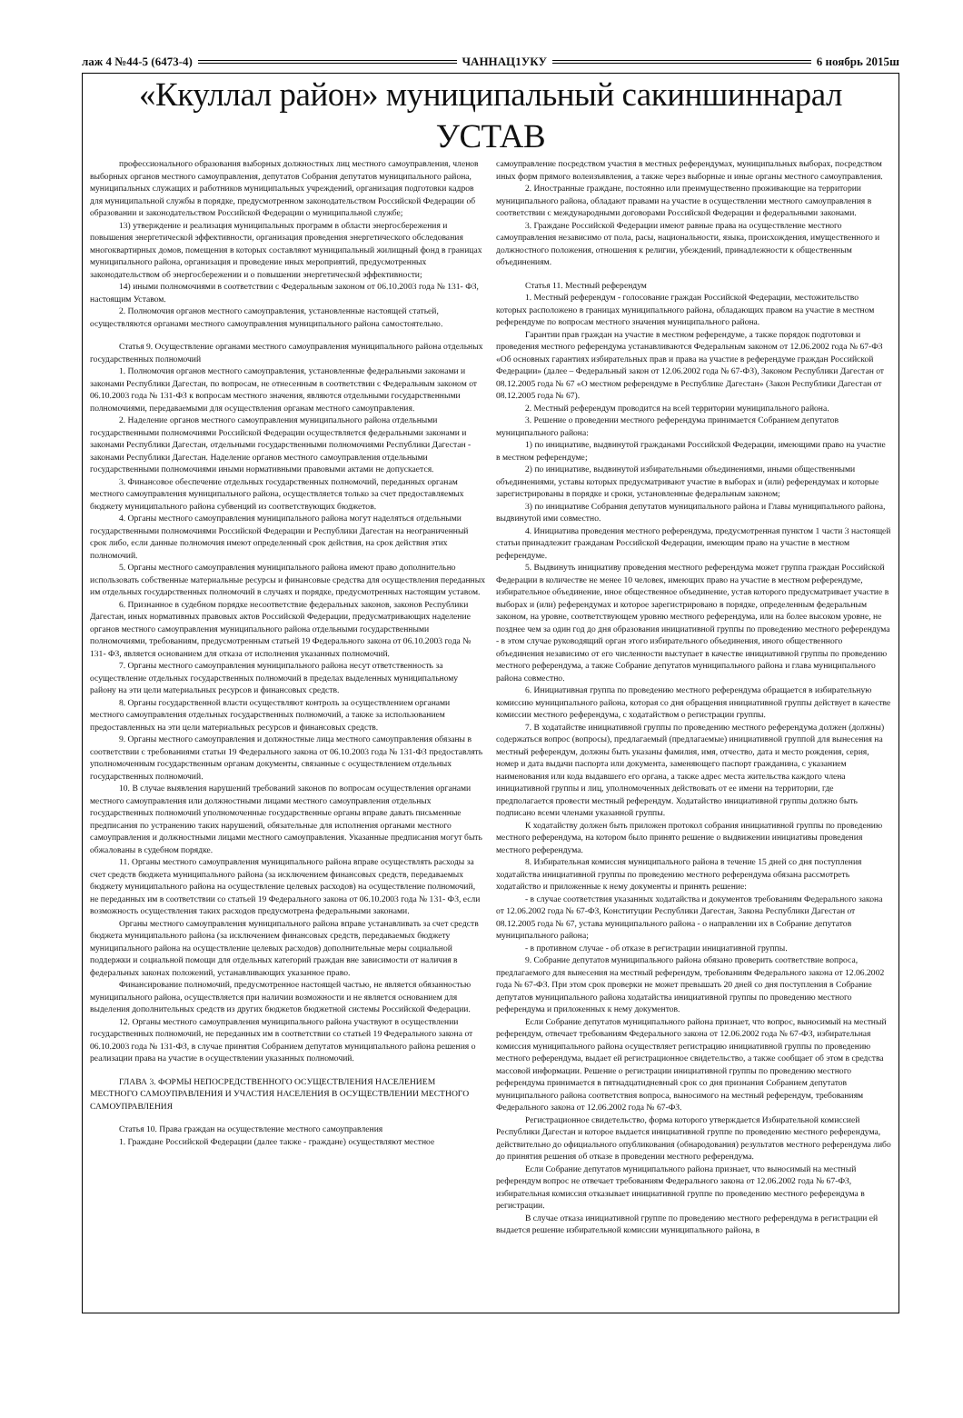лаж 4 №44-5 (6473-4) ЧАННАЦ1УКУ 6 ноябрь 2015ш
«Ккуллал район» муниципальный сакиншиннарал УСТАВ
профессионального образования выборных должностных лиц местного самоуправления, членов выборных органов местного самоуправления, депутатов Собрания депутатов муниципального района, муниципальных служащих и работников муниципальных учреждений, организация подготовки кадров для муниципальной службы в порядке, предусмотренном законодательством Российской Федерации об образовании и законодательством Российской Федерации о муниципальной службе;
13) утверждение и реализация муниципальных программ в области энергосбережения и повышения энергетической эффективности, организация проведения энергетического обследования многоквартирных домов, помещения в которых составляют муниципальный жилищный фонд в границах муниципального района, организация и проведение иных мероприятий, предусмотренных законодательством об энергосбережении и о повышении энергетической эффективности;
14) иными полномочиями в соответствии с Федеральным законом от 06.10.2003 года № 131- ФЗ, настоящим Уставом.
2. Полномочия органов местного самоуправления, установленные настоящей статьей, осуществляются органами местного самоуправления муниципального района самостоятельно.
Статья 9. Осуществление органами местного самоуправления муниципального района отдельных государственных полномочий
1. Полномочия органов местного самоуправления, установленные федеральными законами и законами Республики Дагестан, по вопросам, не отнесенным в соответствии с Федеральным законом от 06.10.2003 года № 131-ФЗ к вопросам местного значения, являются отдельными государственными полномочиями, передаваемыми для осуществления органам местного самоуправления.
2. Наделение органов местного самоуправления муниципального района отдельными государственными полномочиями Российской Федерации осуществляется федеральными законами и законами Республики Дагестан, отдельными государственными полномочиями Республики Дагестан - законами Республики Дагестан. Наделение органов местного самоуправления отдельными государственными полномочиями иными нормативными правовыми актами не допускается.
3. Финансовое обеспечение отдельных государственных полномочий, переданных органам местного самоуправления муниципального района, осуществляется только за счет предоставляемых бюджету муниципального района субвенций из соответствующих бюджетов.
4. Органы местного самоуправления муниципального района могут наделяться отдельными государственными полномочиями Российской Федерации и Республики Дагестан на неограниченный срок либо, если данные полномочия имеют определенный срок действия, на срок действия этих полномочий.
5. Органы местного самоуправления муниципального района имеют право дополнительно использовать собственные материальные ресурсы и финансовые средства для осуществления переданных им отдельных государственных полномочий в случаях и порядке, предусмотренных настоящим уставом.
6. Признанное в судебном порядке несоответствие федеральных законов, законов Республики Дагестан, иных нормативных правовых актов Российской Федерации, предусматривающих наделение органов местного самоуправления муниципального района отдельными государственными полномочиями, требованиям, предусмотренным статьей 19 Федерального закона от 06.10.2003 года № 131- ФЗ, является основанием для отказа от исполнения указанных полномочий.
7. Органы местного самоуправления муниципального района несут ответственность за осуществление отдельных государственных полномочий в пределах выделенных муниципальному району на эти цели материальных ресурсов и финансовых средств.
8. Органы государственной власти осуществляют контроль за осуществлением органами местного самоуправления отдельных государственных полномочий, а также за использованием предоставленных на эти цели материальных ресурсов и финансовых средств.
9. Органы местного самоуправления и должностные лица местного самоуправления обязаны в соответствии с требованиями статьи 19 Федерального закона от 06.10.2003 года № 131-ФЗ предоставлять уполномоченным государственным органам документы, связанные с осуществлением отдельных государственных полномочий.
10. В случае выявления нарушений требований законов по вопросам осуществления органами местного самоуправления или должностными лицами местного самоуправления отдельных государственных полномочий уполномоченные государственные органы вправе давать письменные предписания по устранению таких нарушений, обязательные для исполнения органами местного самоуправления и должностными лицами местного самоуправления. Указанные предписания могут быть обжалованы в судебном порядке.
11. Органы местного самоуправления муниципального района вправе осуществлять расходы за счет средств бюджета муниципального района (за исключением финансовых средств, передаваемых бюджету муниципального района на осуществление целевых расходов) на осуществление полномочий, не переданных им в соответствии со статьей 19 Федерального закона от 06.10.2003 года № 131- ФЗ, если возможность осуществления таких расходов предусмотрена федеральными законами.
Органы местного самоуправления муниципального района вправе устанавливать за счет средств бюджета муниципального района (за исключением финансовых средств, передаваемых бюджету муниципального района на осуществление целевых расходов) дополнительные меры социальной поддержки и социальной помощи для отдельных категорий граждан вне зависимости от наличия в федеральных законах положений, устанавливающих указанное право.
Финансирование полномочий, предусмотренное настоящей частью, не является обязанностью муниципального района, осуществляется при наличии возможности и не является основанием для выделения дополнительных средств из других бюджетов бюджетной системы Российской Федерации.
12. Органы местного самоуправления муниципального района участвуют в осуществлении государственных полномочий, не переданных им в соответствии со статьей 19 Федерального закона от 06.10.2003 года № 131-ФЗ, в случае принятия Собранием депутатов муниципального района решения о реализации права на участие в осуществлении указанных полномочий.
ГЛАВА 3. ФОРМЫ НЕПОСРЕДСТВЕННОГО ОСУЩЕСТВЛЕНИЯ НАСЕЛЕНИЕМ МЕСТНОГО САМОУПРАВЛЕНИЯ И УЧАСТИЯ НАСЕЛЕНИЯ В ОСУЩЕСТВЛЕНИИ МЕСТНОГО САМОУПРАВЛЕНИЯ
Статья 10. Права граждан на осуществление местного самоуправления
1. Граждане Российской Федерации (далее также - граждане) осуществляют местное
самоуправление посредством участия в местных референдумах, муниципальных выборах, посредством иных форм прямого волеизъявления, а также через выборные и иные органы местного самоуправления.
2. Иностранные граждане, постоянно или преимущественно проживающие на территории муниципального района, обладают правами на участие в осуществлении местного самоуправления в соответствии с международными договорами Российской Федерации и федеральными законами.
3. Граждане Российской Федерации имеют равные права на осуществление местного самоуправления независимо от пола, расы, национальности, языка, происхождения, имущественного и должностного положения, отношения к религии, убеждений, принадлежности к общественным объединениям.
Статья 11. Местный референдум
1. Местный референдум - голосование граждан Российской Федерации, местожительство которых расположено в границах муниципального района, обладающих правом на участие в местном референдуме по вопросам местного значения муниципального района.
Гарантии прав граждан на участие в местном референдуме, а также порядок подготовки и проведения местного референдума устанавливаются Федеральным законом от 12.06.2002 года № 67-ФЗ «Об основных гарантиях избирательных прав и права на участие в референдуме граждан Российской Федерации» (далее – Федеральный закон от 12.06.2002 года № 67-ФЗ), Законом Республики Дагестан от 08.12.2005 года № 67 «О местном референдуме в Республике Дагестан» (Закон Республики Дагестан от 08.12.2005 года № 67).
2. Местный референдум проводится на всей территории муниципального района.
3. Решение о проведении местного референдума принимается Собранием депутатов муниципального района:
1) по инициативе, выдвинутой гражданами Российской Федерации, имеющими право на участие в местном референдуме;
2) по инициативе, выдвинутой избирательными объединениями, иными общественными объединениями, уставы которых предусматривают участие в выборах и (или) референдумах и которые зарегистрированы в порядке и сроки, установленные федеральным законом;
3) по инициативе Собрания депутатов муниципального района и Главы муниципального района, выдвинутой ими совместно.
4. Инициатива проведения местного референдума, предусмотренная пунктом 1 части 3 настоящей статьи принадлежит гражданам Российской Федерации, имеющим право на участие в местном референдуме.
5. Выдвинуть инициативу проведения местного референдума может группа граждан Российской Федерации в количестве не менее 10 человек, имеющих право на участие в местном референдуме, избирательное объединение, иное общественное объединение, устав которого предусматривает участие в выборах и (или) референдумах и которое зарегистрировано в порядке, определенным федеральным законом, на уровне, соответствующем уровню местного референдума, или на более высоком уровне, не позднее чем за один год до дня образования инициативной группы по проведению местного референдума - в этом случае руководящий орган этого избирательного объединения, иного общественного объединения независимо от его численности выступает в качестве инициативной группы по проведению местного референдума, а также Собрание депутатов муниципального района и глава муниципального района совместно.
6. Инициативная группа по проведению местного референдума обращается в избирательную комиссию муниципального района, которая со дня обращения инициативной группы действует в качестве комиссии местного референдума, с ходатайством о регистрации группы.
7. В ходатайстве инициативной группы по проведению местного референдума должен (должны) содержаться вопрос (вопросы), предлагаемый (предлагаемые) инициативной группой для вынесения на местный референдум, должны быть указаны фамилия, имя, отчество, дата и место рождения, серия, номер и дата выдачи паспорта или документа, заменяющего паспорт гражданина, с указанием наименования или кода выдавшего его органа, а также адрес места жительства каждого члена инициативной группы и лиц, уполномоченных действовать от ее имени на территории, где предполагается провести местный референдум. Ходатайство инициативной группы должно быть подписано всеми членами указанной группы.
К ходатайству должен быть приложен протокол собрания инициативной группы по проведению местного референдума, на котором было принято решение о выдвижении инициативы проведения местного референдума.
8. Избирательная комиссия муниципального района в течение 15 дней со дня поступления ходатайства инициативной группы по проведению местного референдума обязана рассмотреть ходатайство и приложенные к нему документы и принять решение:
- в случае соответствия указанных ходатайства и документов требованиям Федерального закона от 12.06.2002 года № 67-ФЗ, Конституции Республики Дагестан, Закона Республики Дагестан от 08.12.2005 года № 67, устава муниципального района - о направлении их в Собрание депутатов муниципального района;
- в противном случае - об отказе в регистрации инициативной группы.
9. Собрание депутатов муниципального района обязано проверить соответствие вопроса, предлагаемого для вынесения на местный референдум, требованиям Федерального закона от 12.06.2002 года № 67-ФЗ. При этом срок проверки не может превышать 20 дней со дня поступления в Собрание депутатов муниципального района ходатайства инициативной группы по проведению местного референдума и приложенных к нему документов.
Если Собрание депутатов муниципального района признает, что вопрос, выносимый на местный референдум, отвечает требованиям Федерального закона от 12.06.2002 года № 67-ФЗ, избирательная комиссия муниципального района осуществляет регистрацию инициативной группы по проведению местного референдума, выдает ей регистрационное свидетельство, а также сообщает об этом в средства массовой информации. Решение о регистрации инициативной группы по проведению местного референдума принимается в пятнадцатидневный срок со дня признания Собранием депутатов муниципального района соответствия вопроса, выносимого на местный референдум, требованиям Федерального закона от 12.06.2002 года № 67-ФЗ.
Регистрационное свидетельство, форма которого утверждается Избирательной комиссией Республики Дагестан и которое выдается инициативной группе по проведению местного референдума, действительно до официального опубликования (обнародования) результатов местного референдума либо до принятия решения об отказе в проведении местного референдума.
Если Собрание депутатов муниципального района признает, что выносимый на местный референдум вопрос не отвечает требованиям Федерального закона от 12.06.2002 года № 67-ФЗ, избирательная комиссия отказывает инициативной группе по проведению местного референдума в регистрации.
В случае отказа инициативной группе по проведению местного референдума в регистрации ей выдается решение избирательной комиссии муниципального района, в